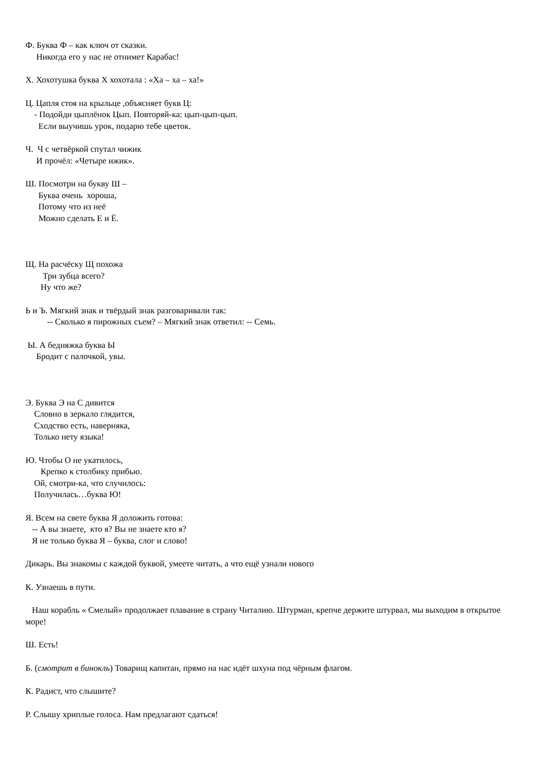Ф. Буква Ф – как ключ от сказки.
Никогда его у нас не отнимет Карабас!
Х. Хохотушка буква Х хохотала : «Ха – ха – ха!»
Ц. Цапля стоя на крыльце ,объясняет букв Ц:
- Подойди цыплёнок Цып. Повторяй-ка: цып-цып-цып.
Если выучишь урок, подарю тебе цветок.
Ч. Ч с четвёркой спутал чижик
И прочёл: «Четыре ижик».
Ш. Посмотри на букву Ш –
Буква очень хороша,
Потому что из неё
Можно сделать Е и Ё.
Щ. На расчёску Щ похожа
Три зубца всего?
Ну что же?
Ь и Ъ. Мягкий знак и твёрдый знак разговаривали так:
-- Сколько я пирожных съем? – Мягкий знак ответил: -- Семь.
Ы. А бедняжка буква Ы
Бродит с палочкой, увы.
Э. Буква Э на С дивится
Словно в зеркало глядится,
Сходство есть, наверняка,
Только нету языка!
Ю. Чтобы О не укатилось,
Крепко к столбику прибью.
Ой, смотри-ка, что случилось:
Получилась…буква Ю!
Я. Всем на свете буква Я доложить готова:
-- А вы знаете, кто я? Вы не знаете кто я?
Я не только буква Я – буква, слог и слово!
Дикарь. Вы знакомы с каждой буквой, умеете читать, а что ещё узнали нового
К. Узнаешь в пути.
Наш корабль « Смелый» продолжает плавание в страну Читалию. Штурман, крепче держите штурвал, мы выходим в открытое море!
Ш. Есть!
Б. (смотрит в бинокль) Товарищ капитан, прямо на нас идёт шхуна под чёрным флагом.
К. Радист, что слышите?
Р. Слышу хриплые голоса. Нам предлагают сдаться!